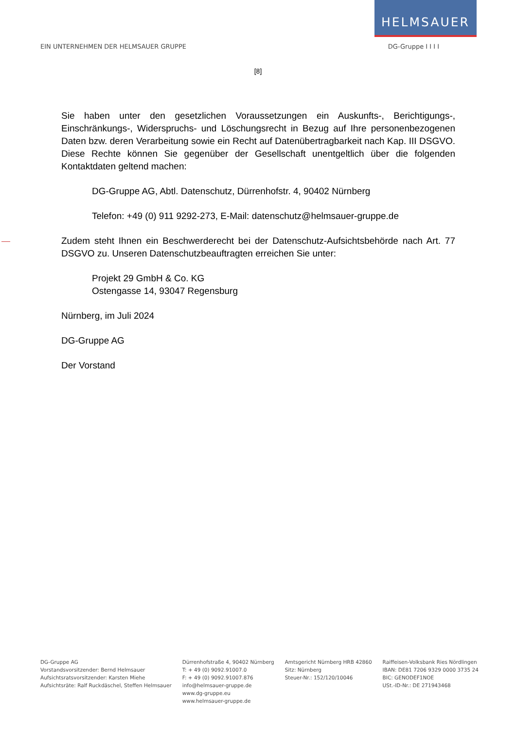HELMSAUER
EIN UNTERNEHMEN DER HELMSAUER GRUPPE DG-Gruppe I I I I
[8]
Sie haben unter den gesetzlichen Voraussetzungen ein Auskunfts-, Berichtigungs-, Einschränkungs-, Widerspruchs- und Löschungsrecht in Bezug auf Ihre personenbezogenen Daten bzw. deren Verarbeitung sowie ein Recht auf Datenübertragbarkeit nach Kap. III DSGVO. Diese Rechte können Sie gegenüber der Gesellschaft unentgeltlich über die folgenden Kontaktdaten geltend machen:
DG-Gruppe AG, Abtl. Datenschutz, Dürrenhofstr. 4, 90402 Nürnberg
Telefon: +49 (0) 911 9292-273, E-Mail: datenschutz@helmsauer-gruppe.de
Zudem steht Ihnen ein Beschwerderecht bei der Datenschutz-Aufsichtsbehörde nach Art. 77 DSGVO zu. Unseren Datenschutzbeauftragten erreichen Sie unter:
Projekt 29 GmbH & Co. KG
Ostengasse 14, 93047 Regensburg
Nürnberg, im Juli 2024
DG-Gruppe AG
Der Vorstand
DG-Gruppe AG
Vorstandsvorsitzender: Bernd Helmsauer
Aufsichtsratsvorsitzender: Karsten Miehe
Aufsichtsräte: Ralf Ruckdäschel, Steffen Helmsauer
Dürrenhofstraße 4, 90402 Nürnberg
T: + 49 (0) 9092.91007.0
F: + 49 (0) 9092.91007.876
info@helmsauer-gruppe.de
www.dg-gruppe.eu
www.helmsauer-gruppe.de
Amtsgericht Nürnberg HRB 42860
Sitz: Nürnberg
Steuer-Nr.: 152/120/10046
Raiffeisen-Volksbank Ries Nördlingen
IBAN: DE81 7206 9329 0000 3735 24
BIC: GENODEF1NOE
USt.-ID-Nr.: DE 271943468